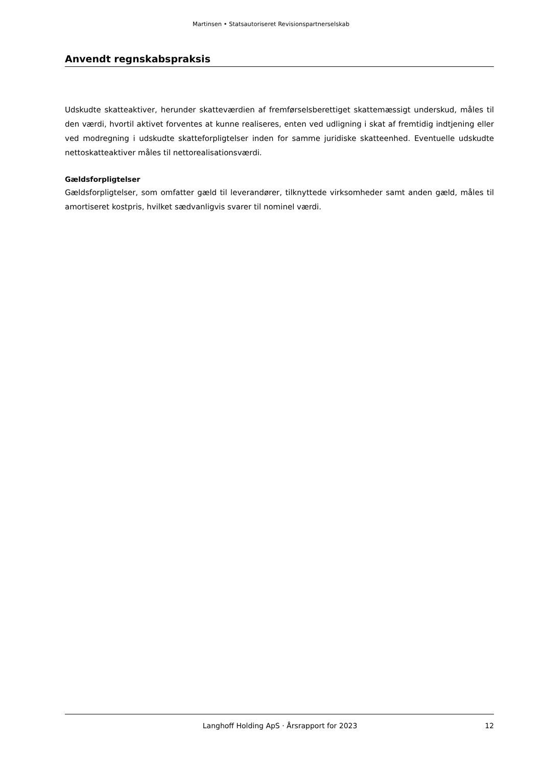Martinsen • Statsautoriseret Revisionspartnerselskab
Anvendt regnskabspraksis
Udskudte skatteaktiver, herunder skatteværdien af fremførselsberettiget skattemæssigt underskud, måles til den værdi, hvortil aktivet forventes at kunne realiseres, enten ved udligning i skat af fremtidig indtjening eller ved modregning i udskudte skatteforpligtelser inden for samme juridiske skatteenhed. Eventuelle udskudte nettoskatteaktiver måles til nettorealisationsværdi.
Gældsforpligtelser
Gældsforpligtelser, som omfatter gæld til leverandører, tilknyttede virksomheder samt anden gæld, måles til amortiseret kostpris, hvilket sædvanligvis svarer til nominel værdi.
Langhoff Holding ApS · Årsrapport for 2023 12